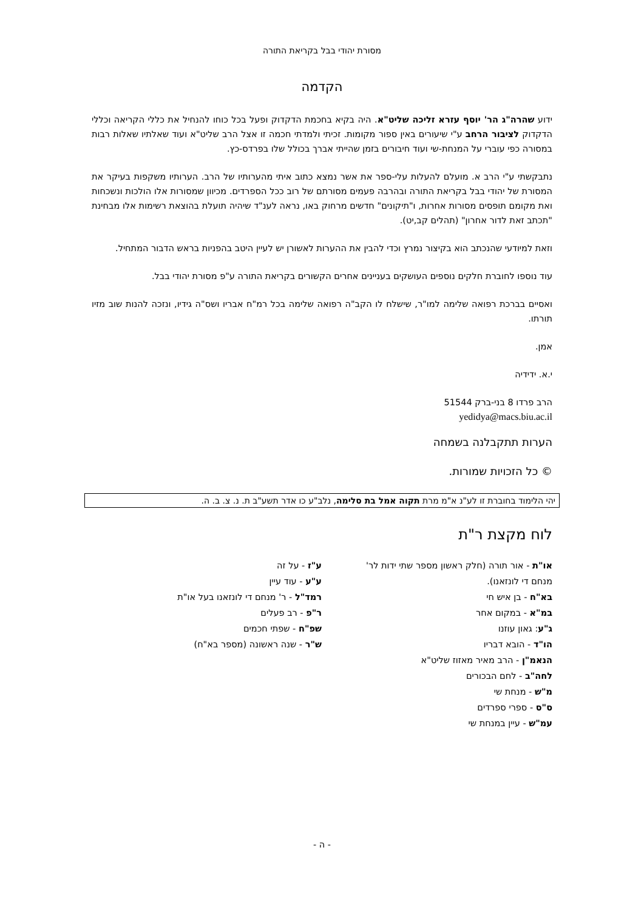מסורת יהודי בבל בקריאת התורה
הקדמה
ידוע שהרה"ג הר' יוסף עזרא זליכה שליט"א. היה בקיא בחכמת הדקדוק ופעל בכל כוחו להנחיל את כללי הקריאה וכללי הדקדוק לציבור הרחב ע"י שיעורים באין ספור מקומות. זכיתי ולמדתי חכמה זו אצל הרב שליט"א ועוד שאלתיו שאלות רבות במסורה כפי עוברי על המנחת-שי ועוד חיבורים בזמן שהייתי אברך בכולל שלו בפרדס-כץ.
נתבקשתי ע"י הרב א. מועלם להעלות עלי-ספר את אשר נמצא כתוב איתי מהערותיו של הרב. הערותיו משקפות בעיקר את המסורת של יהודי בבל בקריאת התורה ובהרבה פעמים מסורתם של רוב ככל הספרדים. מכיוון שמסורות אלו הולכות ונשכחות ואת מקומם תופסים מסורות אחרות, ו"תיקונים" חדשים מרחוק באו, נראה לענ"ד שיהיה תועלת בהוצאת רשימות אלו מבחינת "תכתב זאת לדור אחרון" (תהלים קב,יט).
וזאת למיודעי שהנכתב הוא בקיצור נמרץ וכדי להבין את ההערות לאשורן יש לעיין היטב בהפניות בראש הדבור המתחיל.
עוד נוספו לחוברת חלקים נוספים העושקים בעניינים אחרים הקשורים בקריאת התורה ע"פ מסורת יהודי בבל.
ואסיים בברכת רפואה שלימה למו"ר, שישלח לו הקב"ה רפואה שלימה בכל רמ"ח אבריו ושס"ה גידיו, ונזכה להנות שוב מזיו תורתו.
אמן.
י.א. ידידיה
הרב פרדו 8 בני-ברק 51544
yedidya@macs.biu.ac.il
הערות תתקבלנה בשמחה
© כל הזכויות שמורות.
יהי הלימוד בחוברת זו לע"נ א"מ מרת תקוה אמל בת סלימה, נלב"ע כו אדר תשע"ב ת. נ. צ. ב. ה.
לוח מקצת ר"ת
או"ת - אור תורה (חלק ראשון מספר שתי ידות לר' מנחם די לונזאנו).
בא"ח - בן איש חי
במ"א - במקום אחר
ג"ע: גאון עוזנו
הו"ד - הובא דבריו
הנאמ"ן - הרב מאיר מאזוז שליט"א
לחה"ב - לחם הבכורים
מ"ש - מנחת שי
ס"ס - ספרי ספרדים
עמ"ש - עיין במנחת שי
ע"ז - על זה
ע"ע - עוד עיין
רמד"ל - ר' מנחם די לונזאנו בעל או"ת
ר"פ - רב פעלים
שפ"ח - שפתי חכמים
ש"ר - שנה ראשונה (מספר בא"ח)
- ה -